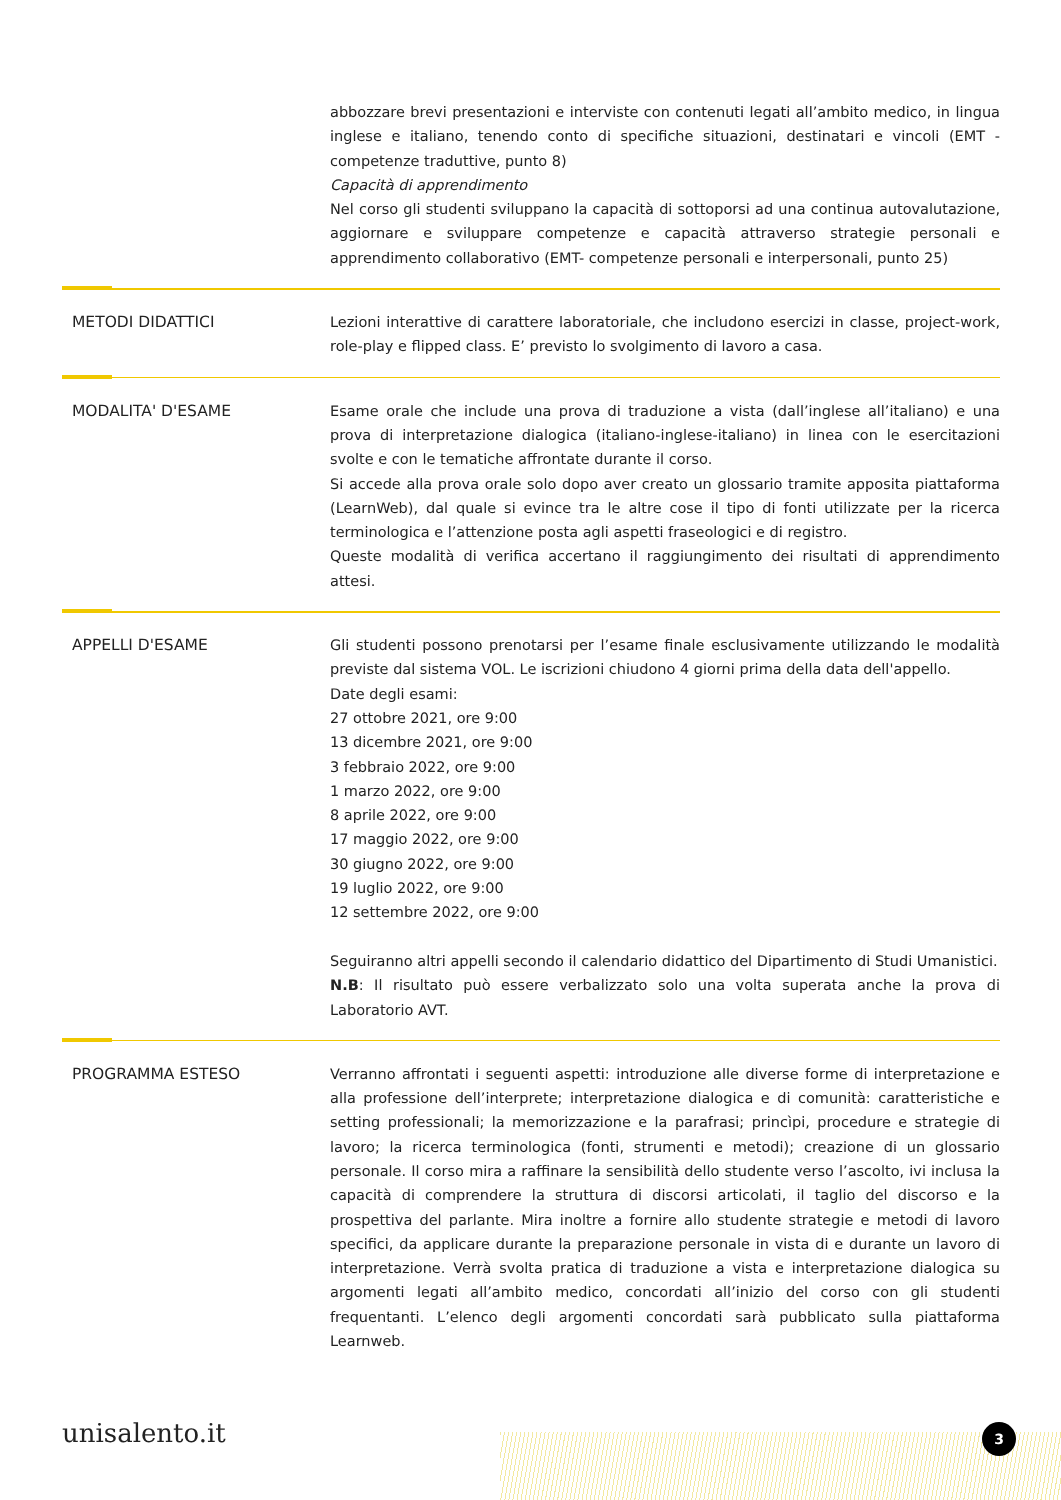abbozzare brevi presentazioni e interviste con contenuti legati all’ambito medico, in lingua inglese e italiano, tenendo conto di specifiche situazioni, destinatari e vincoli (EMT - competenze traduttive, punto 8)
Capacità di apprendimento
Nel corso gli studenti sviluppano la capacità di sottoporsi ad una continua autovalutazione, aggiornare e sviluppare competenze e capacità attraverso strategie personali e apprendimento collaborativo (EMT- competenze personali e interpersonali, punto 25)
METODI DIDATTICI Lezioni interattive di carattere laboratoriale, che includono esercizi in classe, project-work, role-play e flipped class. E’ previsto lo svolgimento di lavoro a casa.
MODALITA' D'ESAME Esame orale che include una prova di traduzione a vista (dall’inglese all’italiano) e una prova di interpretazione dialogica (italiano-inglese-italiano) in linea con le esercitazioni svolte e con le tematiche affrontate durante il corso.
Si accede alla prova orale solo dopo aver creato un glossario tramite apposita piattaforma (LearnWeb), dal quale si evince tra le altre cose il tipo di fonti utilizzate per la ricerca terminologica e l’attenzione posta agli aspetti fraseologici e di registro.
Queste modalità di verifica accertano il raggiungimento dei risultati di apprendimento attesi.
APPELLI D'ESAME Gli studenti possono prenotarsi per l’esame finale esclusivamente utilizzando le modalità previste dal sistema VOL. Le iscrizioni chiudono 4 giorni prima della data dell'appello.
Date degli esami:
27 ottobre 2021, ore 9:00
13 dicembre 2021, ore 9:00
3 febbraio 2022, ore 9:00
1 marzo 2022, ore 9:00
8 aprile 2022, ore 9:00
17 maggio 2022, ore 9:00
30 giugno 2022, ore 9:00
19 luglio 2022, ore 9:00
12 settembre 2022, ore 9:00
Seguiranno altri appelli secondo il calendario didattico del Dipartimento di Studi Umanistici.
N.B: Il risultato può essere verbalizzato solo una volta superata anche la prova di Laboratorio AVT.
PROGRAMMA ESTESO Verranno affrontati i seguenti aspetti: introduzione alle diverse forme di interpretazione e alla professione dell’interprete; interpretazione dialogica e di comunità: caratteristiche e setting professionali; la memorizzazione e la parafrasi; princìpi, procedure e strategie di lavoro; la ricerca terminologica (fonti, strumenti e metodi); creazione di un glossario personale. Il corso mira a raffinare la sensibilità dello studente verso l’ascolto, ivi inclusa la capacità di comprendere la struttura di discorsi articolati, il taglio del discorso e la prospettiva del parlante. Mira inoltre a fornire allo studente strategie e metodi di lavoro specifici, da applicare durante la preparazione personale in vista di e durante un lavoro di interpretazione. Verrà svolta pratica di traduzione a vista e interpretazione dialogica su argomenti legati all’ambito medico, concordati all’inizio del corso con gli studenti frequentanti. L’elenco degli argomenti concordati sarà pubblicato sulla piattaforma Learnweb.
unisalento.it 3